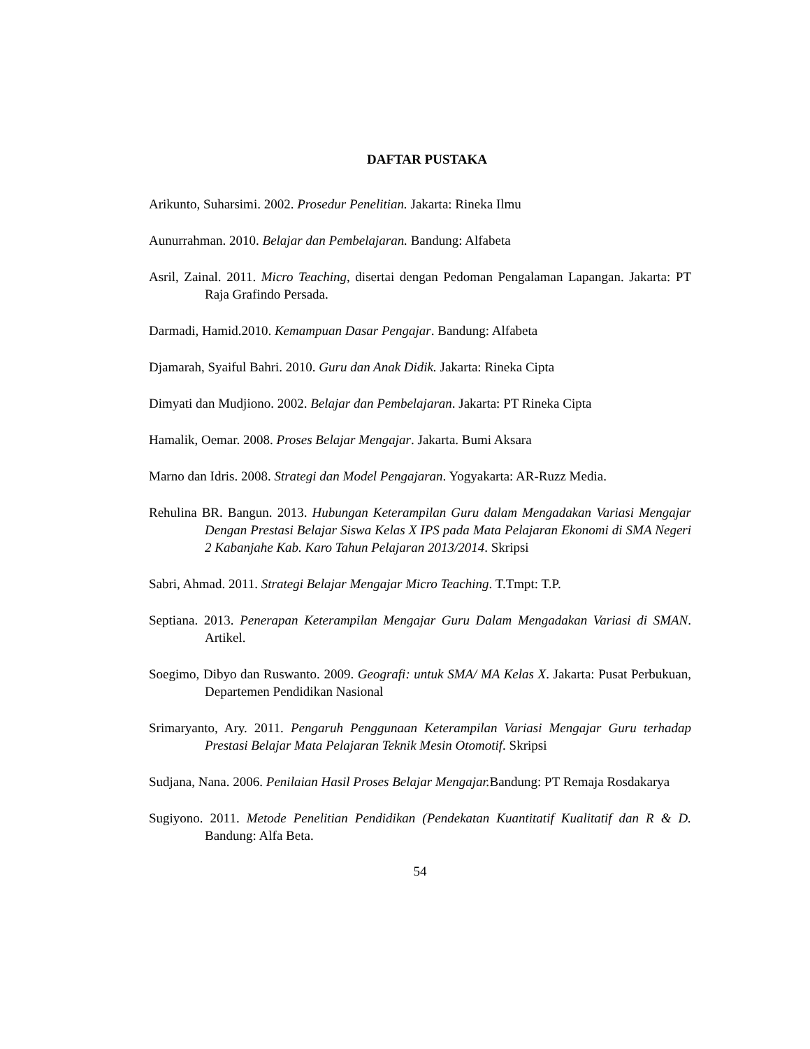DAFTAR PUSTAKA
Arikunto, Suharsimi. 2002. Prosedur Penelitian. Jakarta: Rineka Ilmu
Aunurrahman. 2010. Belajar dan Pembelajaran. Bandung: Alfabeta
Asril, Zainal. 2011. Micro Teaching, disertai dengan Pedoman Pengalaman Lapangan. Jakarta: PT Raja Grafindo Persada.
Darmadi, Hamid.2010. Kemampuan Dasar Pengajar. Bandung: Alfabeta
Djamarah, Syaiful Bahri. 2010. Guru dan Anak Didik. Jakarta: Rineka Cipta
Dimyati dan Mudjiono. 2002. Belajar dan Pembelajaran. Jakarta: PT Rineka Cipta
Hamalik, Oemar. 2008. Proses Belajar Mengajar. Jakarta. Bumi Aksara
Marno dan Idris. 2008. Strategi dan Model Pengajaran. Yogyakarta: AR-Ruzz Media.
Rehulina BR. Bangun. 2013. Hubungan Keterampilan Guru dalam Mengadakan Variasi Mengajar Dengan Prestasi Belajar Siswa Kelas X IPS pada Mata Pelajaran Ekonomi di SMA Negeri 2 Kabanjahe Kab. Karo Tahun Pelajaran 2013/2014. Skripsi
Sabri, Ahmad. 2011. Strategi Belajar Mengajar Micro Teaching. T.Tmpt: T.P.
Septiana. 2013. Penerapan Keterampilan Mengajar Guru Dalam Mengadakan Variasi di SMAN. Artikel.
Soegimo, Dibyo dan Ruswanto. 2009. Geografi: untuk SMA/ MA Kelas X. Jakarta: Pusat Perbukuan, Departemen Pendidikan Nasional
Srimaryanto, Ary. 2011. Pengaruh Penggunaan Keterampilan Variasi Mengajar Guru terhadap Prestasi Belajar Mata Pelajaran Teknik Mesin Otomotif. Skripsi
Sudjana, Nana. 2006. Penilaian Hasil Proses Belajar Mengajar. Bandung: PT Remaja Rosdakarya
Sugiyono. 2011. Metode Penelitian Pendidikan (Pendekatan Kuantitatif Kualitatif dan R & D. Bandung: Alfa Beta.
54